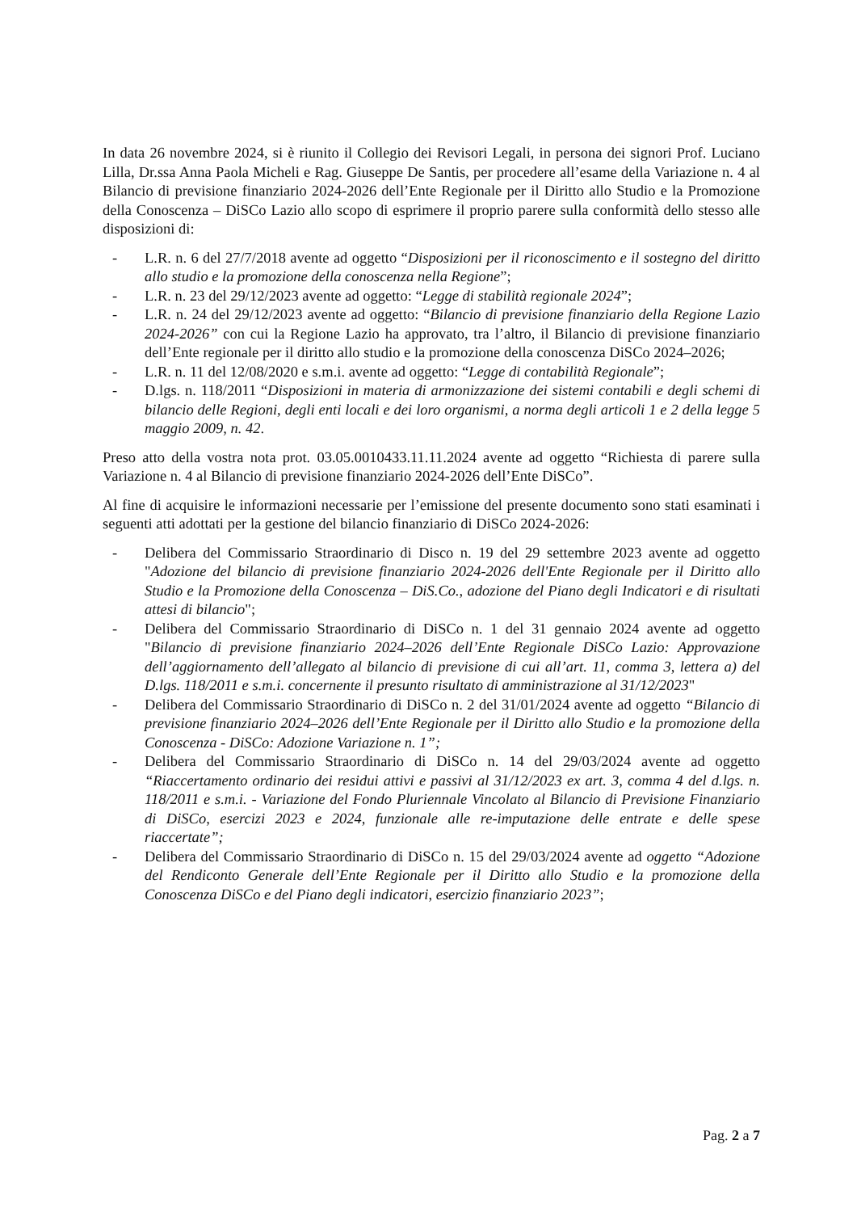In data 26 novembre 2024, si è riunito il Collegio dei Revisori Legali, in persona dei signori Prof. Luciano Lilla, Dr.ssa Anna Paola Micheli e Rag. Giuseppe De Santis, per procedere all’esame della Variazione n. 4 al Bilancio di previsione finanziario 2024-2026 dell’Ente Regionale per il Diritto allo Studio e la Promozione della Conoscenza – DiSCo Lazio allo scopo di esprimere il proprio parere sulla conformità dello stesso alle disposizioni di:
- L.R. n. 6 del 27/7/2018 avente ad oggetto “Disposizioni per il riconoscimento e il sostegno del diritto allo studio e la promozione della conoscenza nella Regione”;
- L.R. n. 23 del 29/12/2023 avente ad oggetto: “Legge di stabilità regionale 2024”;
- L.R. n. 24 del 29/12/2023 avente ad oggetto: “Bilancio di previsione finanziario della Regione Lazio 2024-2026” con cui la Regione Lazio ha approvato, tra l’altro, il Bilancio di previsione finanziario dell’Ente regionale per il diritto allo studio e la promozione della conoscenza DiSCo 2024–2026;
- L.R. n. 11 del 12/08/2020 e s.m.i. avente ad oggetto: “Legge di contabilità Regionale”;
- D.lgs. n. 118/2011 “Disposizioni in materia di armonizzazione dei sistemi contabili e degli schemi di bilancio delle Regioni, degli enti locali e dei loro organismi, a norma degli articoli 1 e 2 della legge 5 maggio 2009, n. 42.
Preso atto della vostra nota prot. 03.05.0010433.11.11.2024 avente ad oggetto “Richiesta di parere sulla Variazione n. 4 al Bilancio di previsione finanziario 2024-2026 dell’Ente DiSCo”.
Al fine di acquisire le informazioni necessarie per l’emissione del presente documento sono stati esaminati i seguenti atti adottati per la gestione del bilancio finanziario di DiSCo 2024-2026:
- Delibera del Commissario Straordinario di Disco n. 19 del 29 settembre 2023 avente ad oggetto "Adozione del bilancio di previsione finanziario 2024-2026 dell'Ente Regionale per il Diritto allo Studio e la Promozione della Conoscenza – DiS.Co., adozione del Piano degli Indicatori e di risultati attesi di bilancio";
- Delibera del Commissario Straordinario di DiSCo n. 1 del 31 gennaio 2024 avente ad oggetto "Bilancio di previsione finanziario 2024–2026 dell’Ente Regionale DiSCo Lazio: Approvazione dell’aggiornamento dell’allegato al bilancio di previsione di cui all’art. 11, comma 3, lettera a) del D.lgs. 118/2011 e s.m.i. concernente il presunto risultato di amministrazione al 31/12/2023"
- Delibera del Commissario Straordinario di DiSCo n. 2 del 31/01/2024 avente ad oggetto “Bilancio di previsione finanziario 2024–2026 dell’Ente Regionale per il Diritto allo Studio e la promozione della Conoscenza - DiSCo: Adozione Variazione n. 1”;
- Delibera del Commissario Straordinario di DiSCo n. 14 del 29/03/2024 avente ad oggetto “Riaccertamento ordinario dei residui attivi e passivi al 31/12/2023 ex art. 3, comma 4 del d.lgs. n. 118/2011 e s.m.i. - Variazione del Fondo Pluriennale Vincolato al Bilancio di Previsione Finanziario di DiSCo, esercizi 2023 e 2024, funzionale alle re-imputazione delle entrate e delle spese riaccertate”;
- Delibera del Commissario Straordinario di DiSCo n. 15 del 29/03/2024 avente ad oggetto “Adozione del Rendiconto Generale dell’Ente Regionale per il Diritto allo Studio e la promozione della Conoscenza DiSCo e del Piano degli indicatori, esercizio finanziario 2023”;
Pag. 2 a 7